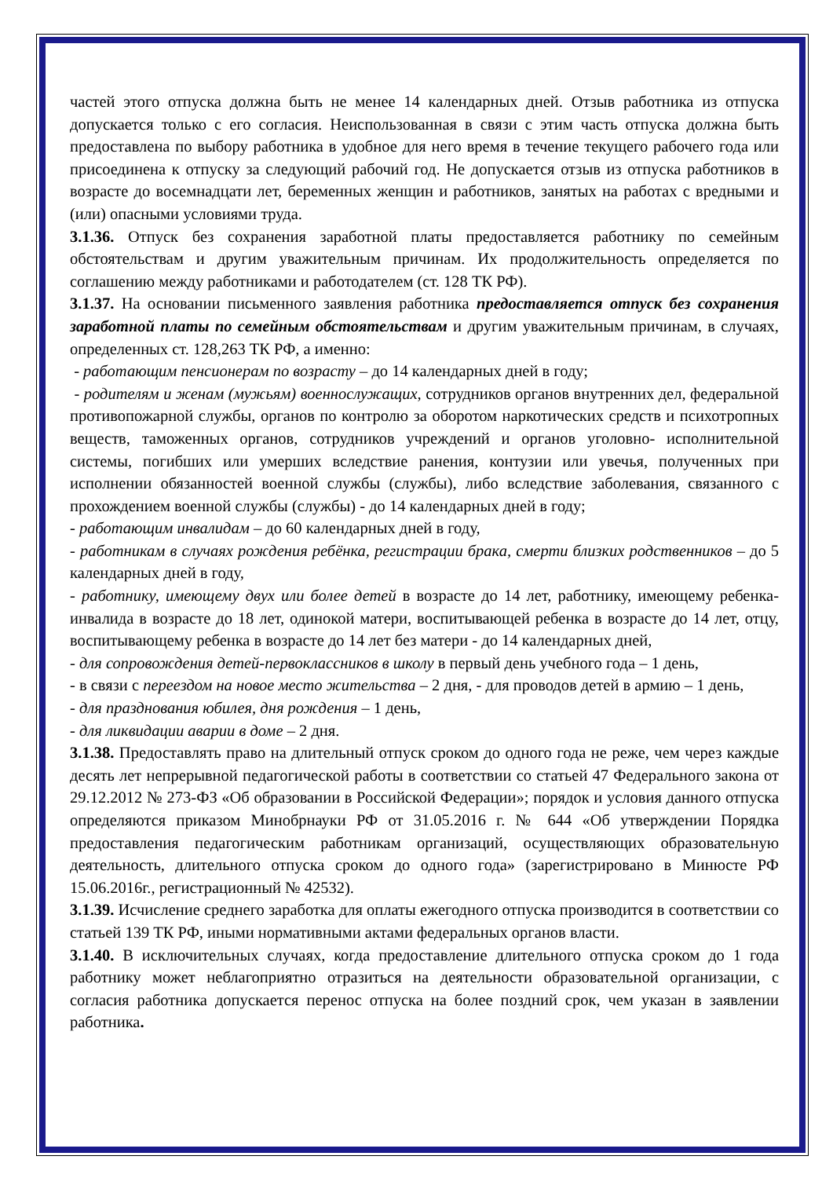частей этого отпуска должна быть не менее 14 календарных дней. Отзыв работника из отпуска допускается только с его согласия. Неиспользованная в связи с этим часть отпуска должна быть предоставлена по выбору работника в удобное для него время в течение текущего рабочего года или присоединена к отпуску за следующий рабочий год. Не допускается отзыв из отпуска работников в возрасте до восемнадцати лет, беременных женщин и работников, занятых на работах с вредными и (или) опасными условиями труда.
3.1.36. Отпуск без сохранения заработной платы предоставляется работнику по семейным обстоятельствам и другим уважительным причинам. Их продолжительность определяется по соглашению между работниками и работодателем (ст. 128 ТК РФ).
3.1.37. На основании письменного заявления работника предоставляется отпуск без сохранения заработной платы по семейным обстоятельствам и другим уважительным причинам, в случаях, определенных ст. 128,263 ТК РФ, а именно:
- работающим пенсионерам по возрасту – до 14 календарных дней в году;
- родителям и женам (мужьям) военнослужащих, сотрудников органов внутренних дел, федеральной противопожарной службы, органов по контролю за оборотом наркотических средств и психотропных веществ, таможенных органов, сотрудников учреждений и органов уголовно- исполнительной системы, погибших или умерших вследствие ранения, контузии или увечья, полученных при исполнении обязанностей военной службы (службы), либо вследствие заболевания, связанного с прохождением военной службы (службы) - до 14 календарных дней в году;
- работающим инвалидам – до 60 календарных дней в году,
- работникам в случаях рождения ребёнка, регистрации брака, смерти близких родственников – до 5 календарных дней в году,
- работнику, имеющему двух или более детей в возрасте до 14 лет, работнику, имеющему ребенка-инвалида в возрасте до 18 лет, одинокой матери, воспитывающей ребенка в возрасте до 14 лет, отцу, воспитывающему ребенка в возрасте до 14 лет без матери - до 14 календарных дней,
- для сопровождения детей-первоклассников в школу в первый день учебного года – 1 день,
- в связи с переездом на новое место жительства – 2 дня, - для проводов детей в армию – 1 день,
- для празднования юбилея, дня рождения – 1 день,
- для ликвидации аварии в доме – 2 дня.
3.1.38. Предоставлять право на длительный отпуск сроком до одного года не реже, чем через каждые десять лет непрерывной педагогической работы в соответствии со статьей 47 Федерального закона от 29.12.2012 № 273-ФЗ «Об образовании в Российской Федерации»; порядок и условия данного отпуска определяются приказом Минобрнауки РФ от 31.05.2016 г. № 644 «Об утверждении Порядка предоставления педагогическим работникам организаций, осуществляющих образовательную деятельность, длительного отпуска сроком до одного года» (зарегистрировано в Минюсте РФ 15.06.2016г., регистрационный № 42532).
3.1.39. Исчисление среднего заработка для оплаты ежегодного отпуска производится в соответствии со статьей 139 ТК РФ, иными нормативными актами федеральных органов власти.
3.1.40. В исключительных случаях, когда предоставление длительного отпуска сроком до 1 года работнику может неблагоприятно отразиться на деятельности образовательной организации, с согласия работника допускается перенос отпуска на более поздний срок, чем указан в заявлении работника.